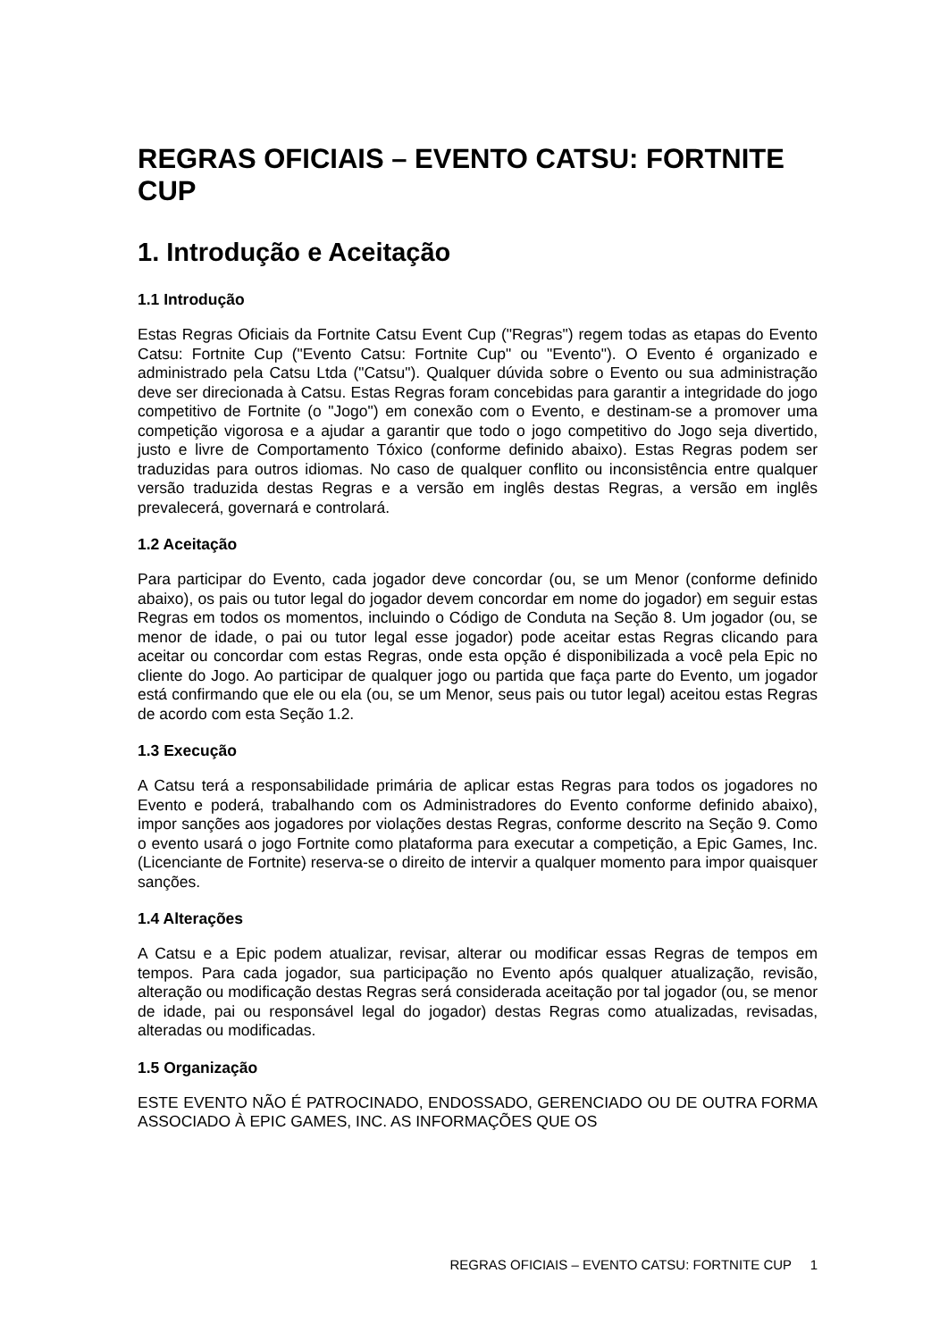REGRAS OFICIAIS – EVENTO CATSU: FORTNITE CUP
1. Introdução e Aceitação
1.1 Introdução
Estas Regras Oficiais da Fortnite Catsu Event Cup ("Regras") regem todas as etapas do Evento Catsu: Fortnite Cup ("Evento Catsu: Fortnite Cup" ou "Evento"). O Evento é organizado e administrado pela Catsu Ltda ("Catsu"). Qualquer dúvida sobre o Evento ou sua administração deve ser direcionada à Catsu. Estas Regras foram concebidas para garantir a integridade do jogo competitivo de Fortnite (o "Jogo") em conexão com o Evento, e destinam-se a promover uma competição vigorosa e a ajudar a garantir que todo o jogo competitivo do Jogo seja divertido, justo e livre de Comportamento Tóxico (conforme definido abaixo). Estas Regras podem ser traduzidas para outros idiomas. No caso de qualquer conflito ou inconsistência entre qualquer versão traduzida destas Regras e a versão em inglês destas Regras, a versão em inglês prevalecerá, governará e controlará.
1.2 Aceitação
Para participar do Evento, cada jogador deve concordar (ou, se um Menor (conforme definido abaixo), os pais ou tutor legal do jogador devem concordar em nome do jogador) em seguir estas Regras em todos os momentos, incluindo o Código de Conduta na Seção 8. Um jogador (ou, se menor de idade, o pai ou tutor legal esse jogador) pode aceitar estas Regras clicando para aceitar ou concordar com estas Regras, onde esta opção é disponibilizada a você pela Epic no cliente do Jogo. Ao participar de qualquer jogo ou partida que faça parte do Evento, um jogador está confirmando que ele ou ela (ou, se um Menor, seus pais ou tutor legal) aceitou estas Regras de acordo com esta Seção 1.2.
1.3 Execução
A Catsu terá a responsabilidade primária de aplicar estas Regras para todos os jogadores no Evento e poderá, trabalhando com os Administradores do Evento conforme definido abaixo), impor sanções aos jogadores por violações destas Regras, conforme descrito na Seção 9. Como o evento usará o jogo Fortnite como plataforma para executar a competição, a Epic Games, Inc. (Licenciante de Fortnite) reserva-se o direito de intervir a qualquer momento para impor quaisquer sanções.
1.4 Alterações
A Catsu e a Epic podem atualizar, revisar, alterar ou modificar essas Regras de tempos em tempos. Para cada jogador, sua participação no Evento após qualquer atualização, revisão, alteração ou modificação destas Regras será considerada aceitação por tal jogador (ou, se menor de idade, pai ou responsável legal do jogador) destas Regras como atualizadas, revisadas, alteradas ou modificadas.
1.5 Organização
ESTE EVENTO NÃO É PATROCINADO, ENDOSSADO, GERENCIADO OU DE OUTRA FORMA ASSOCIADO À EPIC GAMES, INC. AS INFORMAÇÕES QUE OS
REGRAS OFICIAIS – EVENTO CATSU: FORTNITE CUP 1